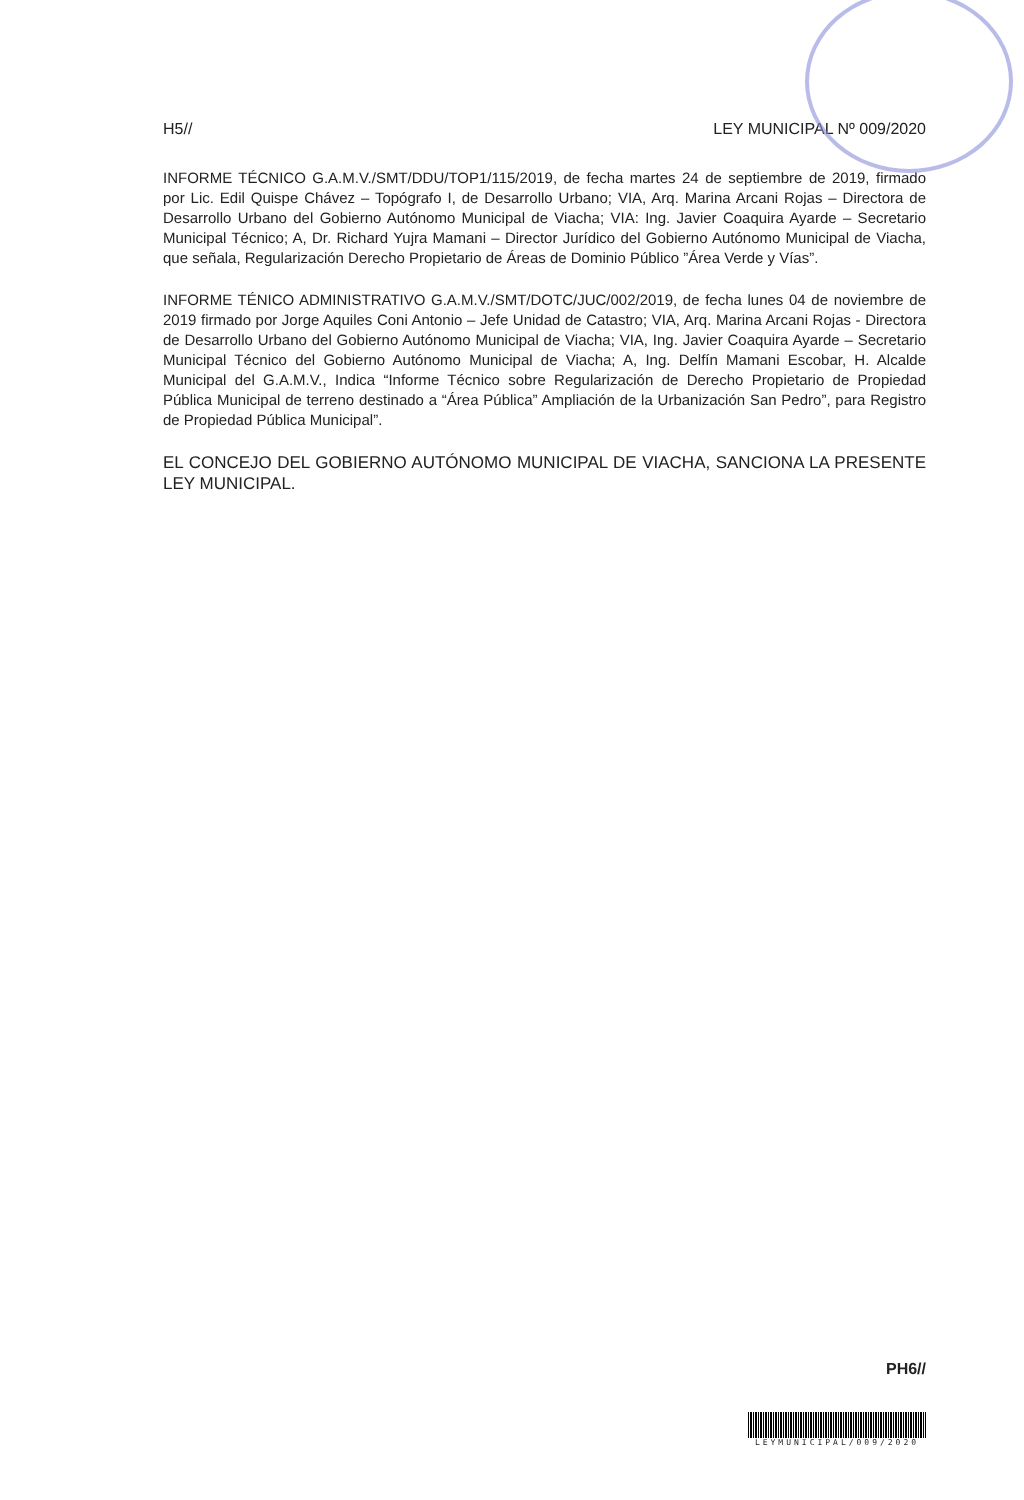H5// LEY MUNICIPAL Nº 009/2020
INFORME TÉCNICO G.A.M.V./SMT/DDU/TOP1/115/2019, de fecha martes 24 de septiembre de 2019, firmado por Lic. Edil Quispe Chávez – Topógrafo I, de Desarrollo Urbano; VIA, Arq. Marina Arcani Rojas – Directora de Desarrollo Urbano del Gobierno Autónomo Municipal de Viacha; VIA: Ing. Javier Coaquira Ayarde – Secretario Municipal Técnico; A, Dr. Richard Yujra Mamani – Director Jurídico del Gobierno Autónomo Municipal de Viacha, que señala, Regularización Derecho Propietario de Áreas de Dominio Público ”Área Verde y Vías”.
INFORME TÉNICO ADMINISTRATIVO G.A.M.V./SMT/DOTC/JUC/002/2019, de fecha lunes 04 de noviembre de 2019 firmado por Jorge Aquiles Coni Antonio – Jefe Unidad de Catastro; VIA, Arq. Marina Arcani Rojas - Directora de Desarrollo Urbano del Gobierno Autónomo Municipal de Viacha; VIA, Ing. Javier Coaquira Ayarde – Secretario Municipal Técnico del Gobierno Autónomo Municipal de Viacha; A, Ing. Delfín Mamani Escobar, H. Alcalde Municipal del G.A.M.V., Indica “Informe Técnico sobre Regularización de Derecho Propietario de Propiedad Pública Municipal de terreno destinado a “Área Pública” Ampliación de la Urbanización San Pedro”, para Registro de Propiedad Pública Municipal”.
EL CONCEJO DEL GOBIERNO AUTÓNOMO MUNICIPAL DE VIACHA, SANCIONA LA PRESENTE LEY MUNICIPAL.
PH6//
LEYMUNICIPAL/009/2020